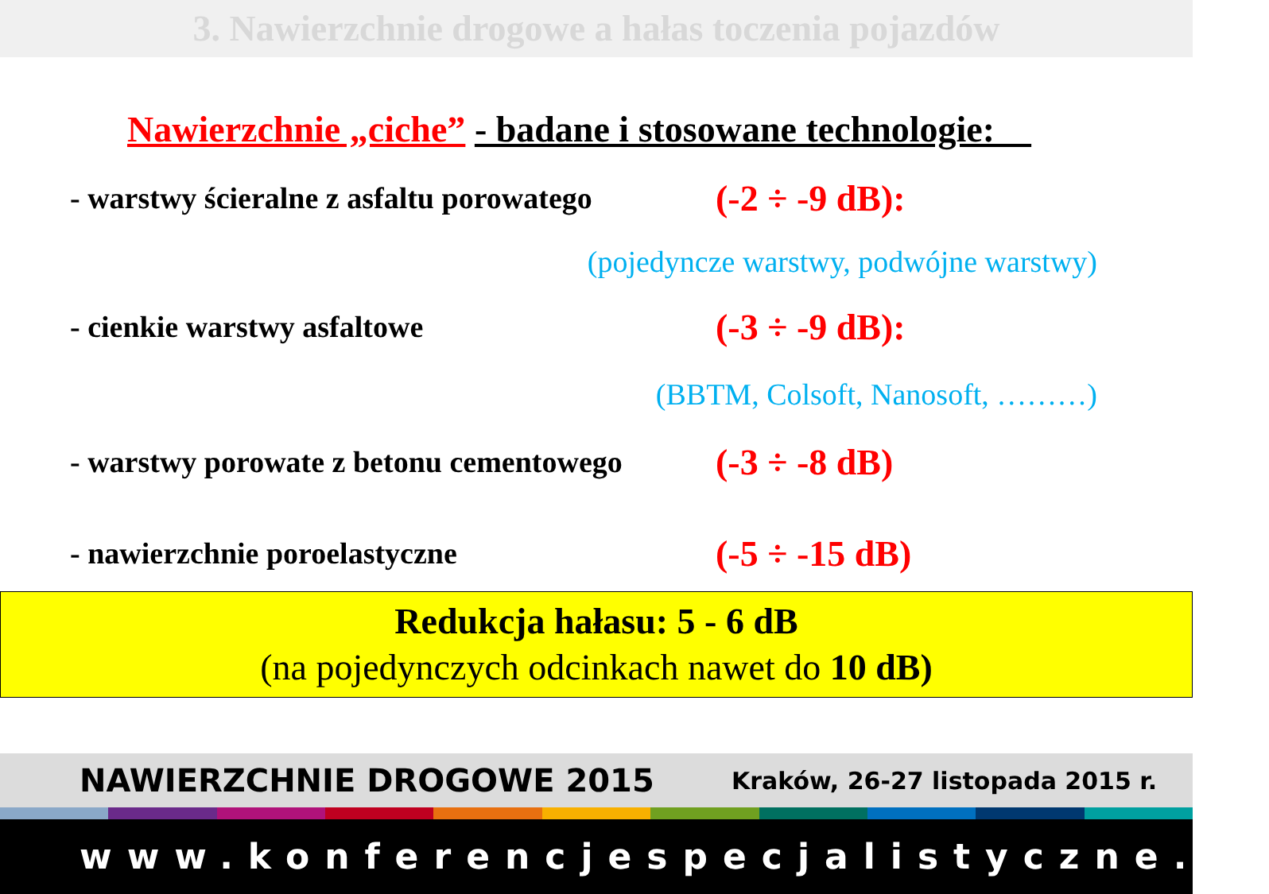3. Nawierzchnie drogowe a hałas toczenia pojazdów
Nawierzchnie „ciche” - badane i stosowane technologie:
- warstwy ścieralne z asfaltu porowatego (-2 ÷ -9 dB):
(pojedyncze warstwy, podwójne warstwy)
- cienkie warstwy asfaltowe (-3 ÷ -9 dB):
(BBTM, Colsoft, Nanosoft, ………)
- warstwy porowate z betonu cementowego (-3 ÷ -8 dB)
- nawierzchnie poroelastyczne (-5 ÷ -15 dB)
Redukcja hałasu: 5 - 6 dB
(na pojedynczych odcinkach nawet do 10 dB)
NAWIERZCHNIE DROGOWE 2015 Kraków, 26-27 listopada 2015 r.
www.konferencjespecjalistyczne.pl